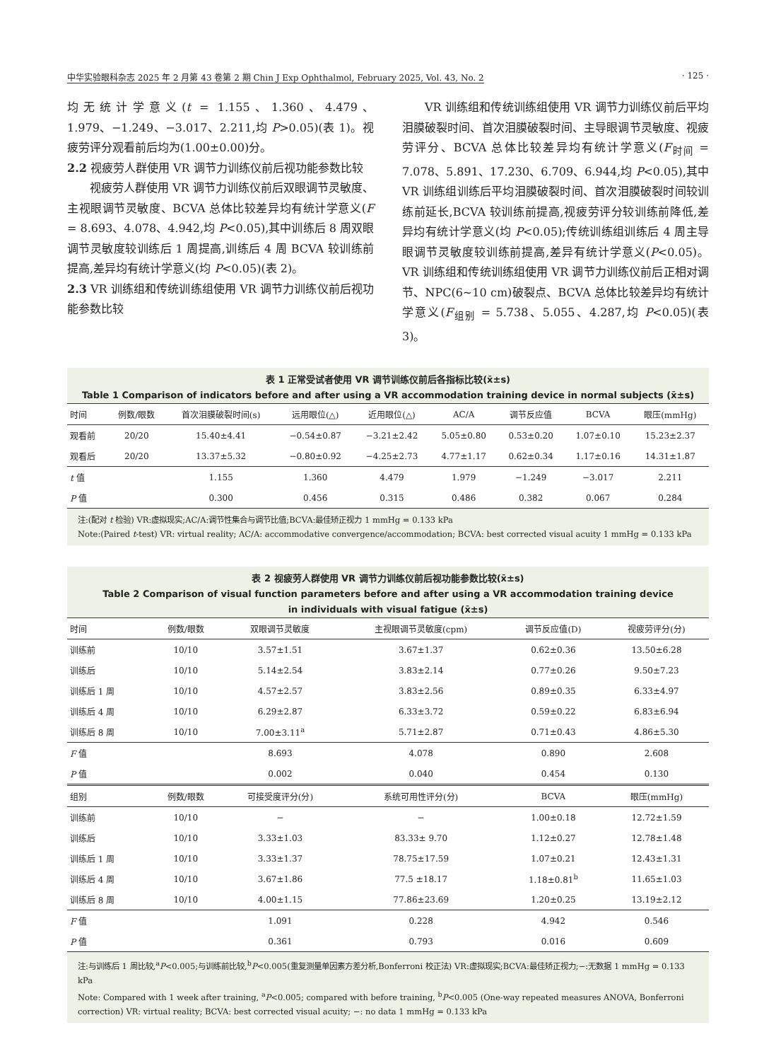中华实验眼科杂志 2025 年 2 月第 43 卷第 2 期 Chin J Exp Ophthalmol, February 2025, Vol. 43, No. 2 · 125 ·
均无统计学意义(t = 1.155、1.360、4.479、1.979、−1.249、−3.017、2.211,均 P>0.05)(表 1)。视疲劳评分观看前后均为(1.00±0.00)分。
2.2 视疲劳人群使用 VR 调节力训练仪前后视功能参数比较
视疲劳人群使用 VR 调节力训练仪前后双眼调节灵敏度、主视眼调节灵敏度、BCVA 总体比较差异均有统计学意义(F = 8.693、4.078、4.942,均 P<0.05),其中训练后 8 周双眼调节灵敏度较训练后 1 周提高,训练后 4 周 BCVA 较训练前提高,差异均有统计学意义(均 P<0.05)(表 2)。
2.3 VR 训练组和传统训练组使用 VR 调节力训练仪前后视功能参数比较
VR 训练组和传统训练组使用 VR 调节力训练仪前后平均泪膜破裂时间、首次泪膜破裂时间、主导眼调节灵敏度、视疲劳评分、BCVA 总体比较差异均有统计学意义(F<sub>时间</sub> = 7.078、5.891、17.230、6.709、6.944,均 P<0.05),其中 VR 训练组训练后平均泪膜破裂时间、首次泪膜破裂时间较训练前延长,BCVA 较训练前提高,视疲劳评分较训练前降低,差异均有统计学意义(均 P<0.05);传统训练组训练后 4 周主导眼调节灵敏度较训练前提高,差异有统计学意义(P<0.05)。VR 训练组和传统训练组使用 VR 调节力训练仪前后正相对调节、NPC(6~10 cm)破裂点、BCVA 总体比较差异均有统计学意义(F<sub>组别</sub> = 5.738、5.055、4.287,均 P<0.05)(表 3)。
表 1 正常受试者使用 VR 调节训练仪前后各指标比较(x̄±s)
Table 1 Comparison of indicators before and after using a VR accommodation training device in normal subjects (x̄±s)
| 时间 | 例数/眼数 | 首次泪膜破裂时间(s) | 远用眼位(△) | 近用眼位(△) | AC/A | 调节反应值 | BCVA | 眼压(mmHg) |
| --- | --- | --- | --- | --- | --- | --- | --- | --- |
| 观看前 | 20/20 | 15.40±4.41 | −0.54±0.87 | −3.21±2.42 | 5.05±0.80 | 0.53±0.20 | 1.07±0.10 | 15.23±2.37 |
| 观看后 | 20/20 | 13.37±5.32 | −0.80±0.92 | −4.25±2.73 | 4.77±1.17 | 0.62±0.34 | 1.17±0.16 | 14.31±1.87 |
| t 值 | | 1.155 | 1.360 | 4.479 | 1.979 | −1.249 | −3.017 | 2.211 |
| P 值 | | 0.300 | 0.456 | 0.315 | 0.486 | 0.382 | 0.067 | 0.284 |
注:(配对 t 检验) VR:虚拟现实;AC/A:调节性集合与调节比值;BCVA:最佳矫正视力 1 mmHg = 0.133 kPa
Note:(Paired t-test) VR: virtual reality; AC/A: accommodative convergence/accommodation; BCVA: best corrected visual acuity 1 mmHg = 0.133 kPa
表 2 视疲劳人群使用 VR 调节力训练仪前后视功能参数比较(x̄±s)
Table 2 Comparison of visual function parameters before and after using a VR accommodation training device
in individuals with visual fatigue (x̄±s)
| 时间 | 例数/眼数 | 双眼调节灵敏度 | 主视眼调节灵敏度(cpm) | 调节反应值(D) | 视疲劳评分(分) |
| --- | --- | --- | --- | --- | --- |
| 训练前 | 10/10 | 3.57±1.51 | 3.67±1.37 | 0.62±0.36 | 13.50±6.28 |
| 训练后 | 10/10 | 5.14±2.54 | 3.83±2.14 | 0.77±0.26 | 9.50±7.23 |
| 训练后 1 周 | 10/10 | 4.57±2.57 | 3.83±2.56 | 0.89±0.35 | 6.33±4.97 |
| 训练后 4 周 | 10/10 | 6.29±2.87 | 6.33±3.72 | 0.59±0.22 | 6.83±6.94 |
| 训练后 8 周 | 10/10 | 7.00±3.11<sup>a</sup> | 5.71±2.87 | 0.71±0.43 | 4.86±5.30 |
| F 值 | | 8.693 | 4.078 | 0.890 | 2.608 |
| P 值 | | 0.002 | 0.040 | 0.454 | 0.130 |
| 组别 | 例数/眼数 | 可接受度评分(分) | 系统可用性评分(分) | BCVA | 眼压(mmHg) |
| 训练前 | 10/10 | − | − | 1.00±0.18 | 12.72±1.59 |
| 训练后 | 10/10 | 3.33±1.03 | 83.33± 9.70 | 1.12±0.27 | 12.78±1.48 |
| 训练后 1 周 | 10/10 | 3.33±1.37 | 78.75±17.59 | 1.07±0.21 | 12.43±1.31 |
| 训练后 4 周 | 10/10 | 3.67±1.86 | 77.5 ±18.17 | 1.18±0.81<sup>b</sup> | 11.65±1.03 |
| 训练后 8 周 | 10/10 | 4.00±1.15 | 77.86±23.69 | 1.20±0.25 | 13.19±2.12 |
| F 值 | | 1.091 | 0.228 | 4.942 | 0.546 |
| P 值 | | 0.361 | 0.793 | 0.016 | 0.609 |
注:与训练后 1 周比较,<sup>a</sup>P<0.005;与训练前比较,<sup>b</sup>P<0.005(重复测量单因素方差分析,Bonferroni 校正法) VR:虚拟现实;BCVA:最佳矫正视力;−:无数据 1 mmHg = 0.133 kPa
Note: Compared with 1 week after training, <sup>a</sup>P<0.005; compared with before training, <sup>b</sup>P<0.005 (One-way repeated measures ANOVA, Bonferroni correction) VR: virtual reality; BCVA: best corrected visual acuity; −: no data 1 mmHg = 0.133 kPa